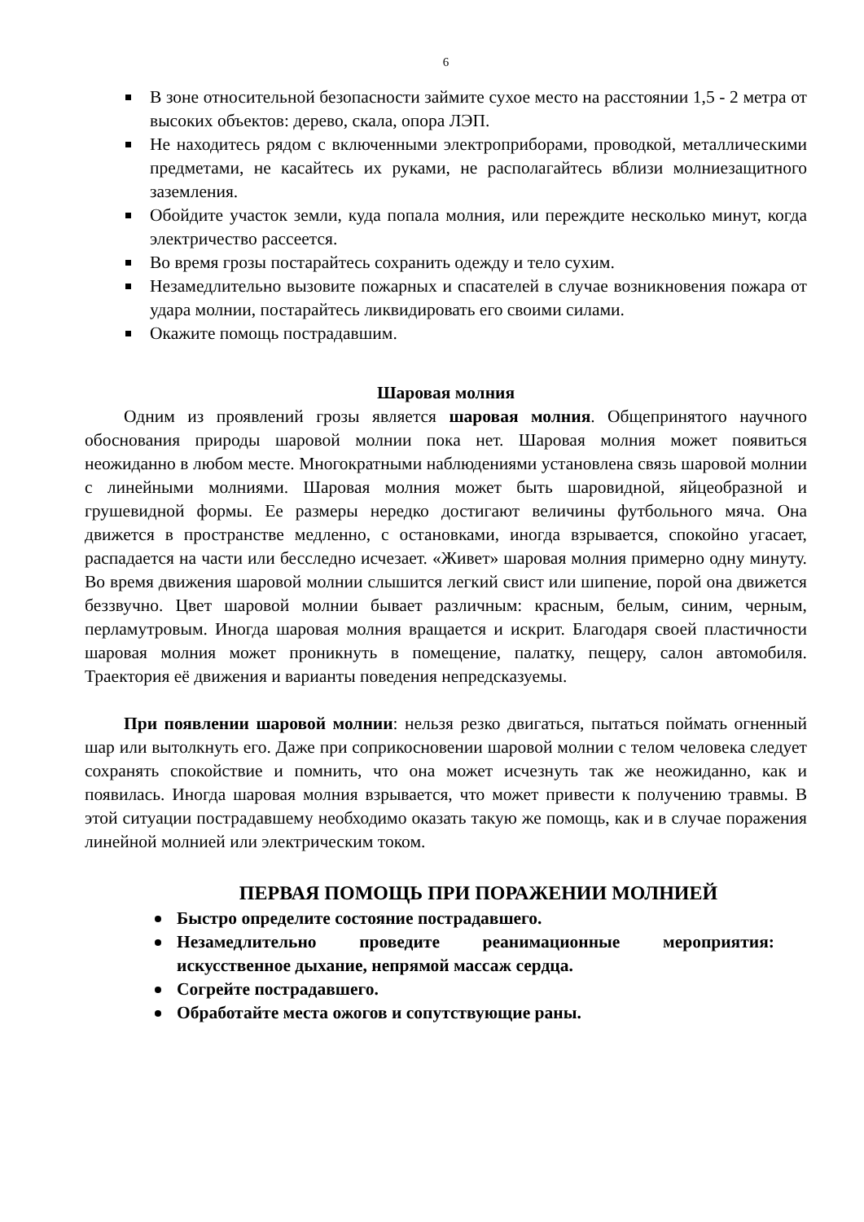6
В зоне относительной безопасности займите сухое место на расстоянии 1,5 - 2 метра от высоких объектов: дерево, скала, опора ЛЭП.
Не находитесь рядом с включенными электроприборами, проводкой, металлическими предметами, не касайтесь их руками, не располагайтесь вблизи молниезащитного заземления.
Обойдите участок земли, куда попала молния, или переждите несколько минут, когда электричество рассеется.
Во время грозы постарайтесь сохранить одежду и тело сухим.
Незамедлительно вызовите пожарных и спасателей в случае возникновения пожара от удара молнии, постарайтесь ликвидировать его своими силами.
Окажите помощь пострадавшим.
Шаровая молния
Одним из проявлений грозы является шаровая молния. Общепринятого научного обоснования природы шаровой молнии пока нет. Шаровая молния может появиться неожиданно в любом месте. Многократными наблюдениями установлена связь шаровой молнии с линейными молниями. Шаровая молния может быть шаровидной, яйцеобразной и грушевидной формы. Ее размеры нередко достигают величины футбольного мяча. Она движется в пространстве медленно, с остановками, иногда взрывается, спокойно угасает, распадается на части или бесследно исчезает. «Живет» шаровая молния примерно одну минуту. Во время движения шаровой молнии слышится легкий свист или шипение, порой она движется беззвучно. Цвет шаровой молнии бывает различным: красным, белым, синим, черным, перламутровым. Иногда шаровая молния вращается и искрит. Благодаря своей пластичности шаровая молния может проникнуть в помещение, палатку, пещеру, салон автомобиля. Траектория её движения и варианты поведения непредсказуемы.
При появлении шаровой молнии: нельзя резко двигаться, пытаться поймать огненный шар или вытолкнуть его. Даже при соприкосновении шаровой молнии с телом человека следует сохранять спокойствие и помнить, что она может исчезнуть так же неожиданно, как и появилась. Иногда шаровая молния взрывается, что может привести к получению травмы. В этой ситуации пострадавшему необходимо оказать такую же помощь, как и в случае поражения линейной молнией или электрическим током.
ПЕРВАЯ ПОМОЩЬ ПРИ ПОРАЖЕНИИ МОЛНИЕЙ
Быстро определите состояние пострадавшего.
Незамедлительно проведите реанимационные мероприятия: искусственное дыхание, непрямой массаж сердца.
Согрейте пострадавшего.
Обработайте места ожогов и сопутствующие раны.